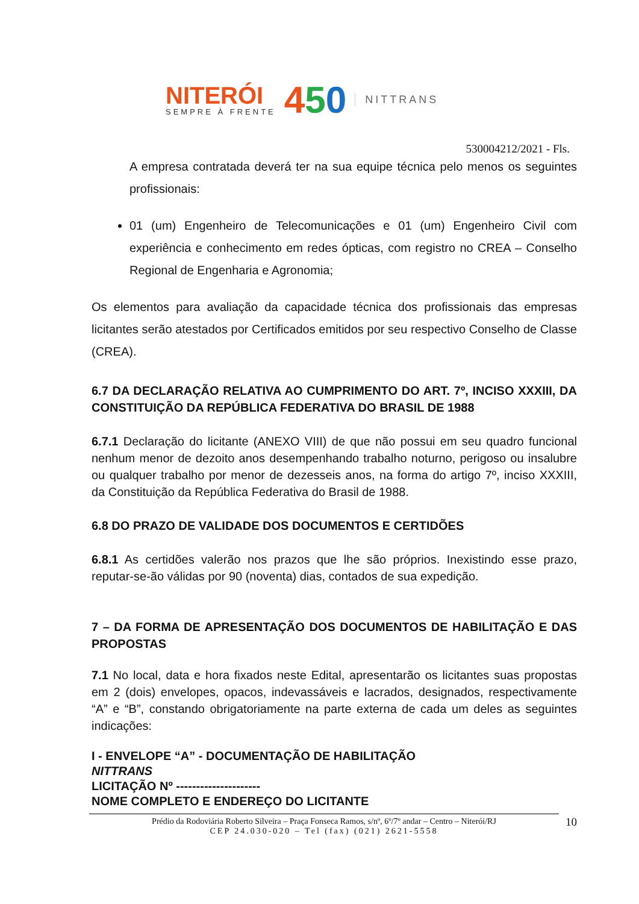NITERÓI
SEMPRE À FRENTE
450
NITTRANS
530004212/2021 - Fls.
A empresa contratada deverá ter na sua equipe técnica pelo menos os seguintes profissionais:
01 (um) Engenheiro de Telecomunicações e 01 (um) Engenheiro Civil com experiência e conhecimento em redes ópticas, com registro no CREA – Conselho Regional de Engenharia e Agronomia;
Os elementos para avaliação da capacidade técnica dos profissionais das empresas licitantes serão atestados por Certificados emitidos por seu respectivo Conselho de Classe (CREA).
6.7 DA DECLARAÇÃO RELATIVA AO CUMPRIMENTO DO ART. 7º, INCISO XXXIII, DA CONSTITUIÇÃO DA REPÚBLICA FEDERATIVA DO BRASIL DE 1988
6.7.1 Declaração do licitante (ANEXO VIII) de que não possui em seu quadro funcional nenhum menor de dezoito anos desempenhando trabalho noturno, perigoso ou insalubre ou qualquer trabalho por menor de dezesseis anos, na forma do artigo 7º, inciso XXXIII, da Constituição da República Federativa do Brasil de 1988.
6.8 DO PRAZO DE VALIDADE DOS DOCUMENTOS E CERTIDÕES
6.8.1 As certidões valerão nos prazos que lhe são próprios. Inexistindo esse prazo, reputar-se-ão válidas por 90 (noventa) dias, contados de sua expedição.
7 – DA FORMA DE APRESENTAÇÃO DOS DOCUMENTOS DE HABILITAÇÃO E DAS PROPOSTAS
7.1 No local, data e hora fixados neste Edital, apresentarão os licitantes suas propostas em 2 (dois) envelopes, opacos, indevassáveis e lacrados, designados, respectivamente “A” e “B”, constando obrigatoriamente na parte externa de cada um deles as seguintes indicações:
I - ENVELOPE “A” - DOCUMENTAÇÃO DE HABILITAÇÃO
NITTRANS
LICITAÇÃO Nº ---------------------
NOME COMPLETO E ENDEREÇO DO LICITANTE
Prédio da Rodoviária Roberto Silveira – Praça Fonseca Ramos, s/nº, 6º/7º andar – Centro – Niterói/RJ
CEP 24.030-020 – Tel (fax) (021) 2621-5558
10